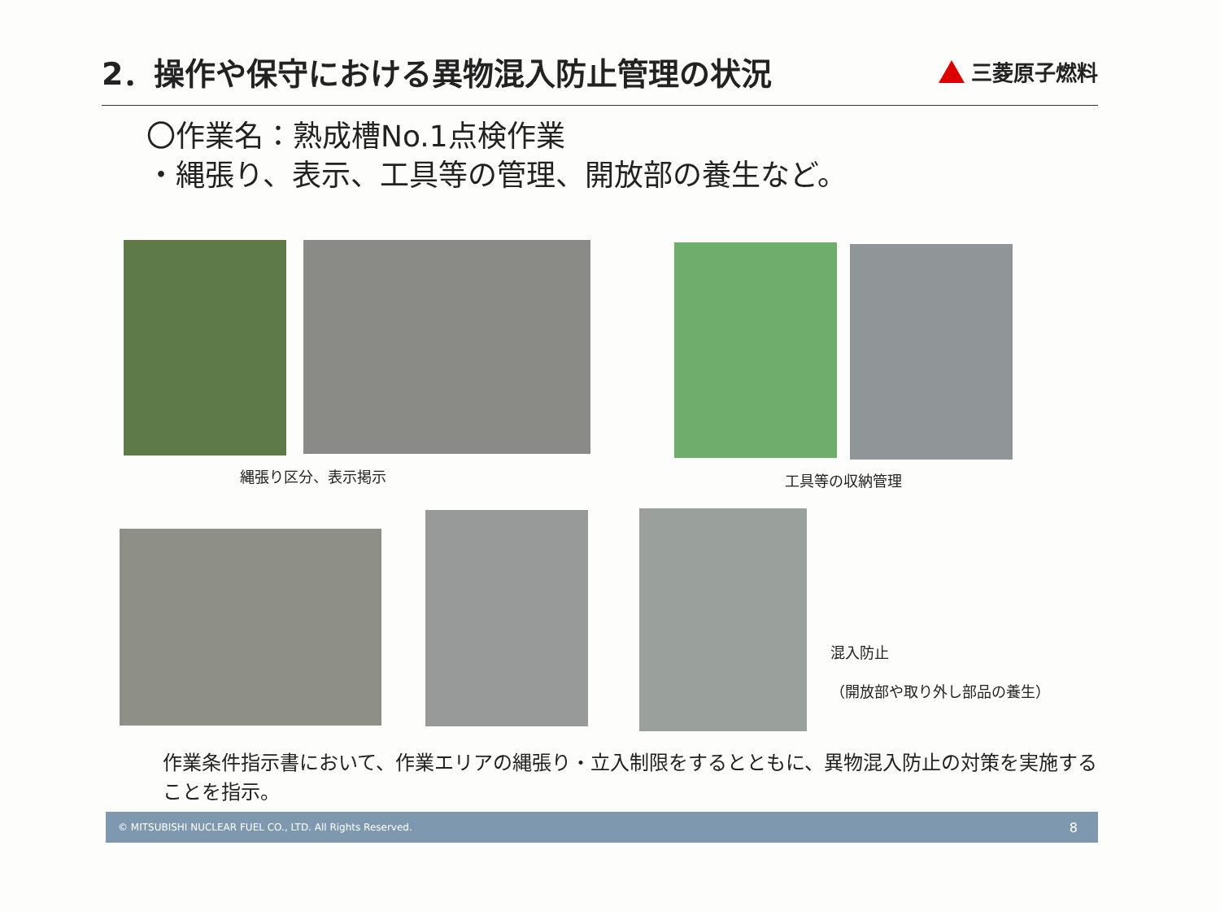2．操作や保守における異物混入防止管理の状況
三菱原子燃料
〇作業名：熟成槽No.1点検作業
・縄張り、表示、工具等の管理、開放部の養生など。
縄張り区分、表示掲示 工具等の収納管理
混入防止
（開放部や取り外し部品の養生）
作業条件指示書において、作業エリアの縄張り・立入制限をするとともに、異物混入防止の対策を実施することを指示。
© MITSUBISHI NUCLEAR FUEL CO., LTD. All Rights Reserved. 8